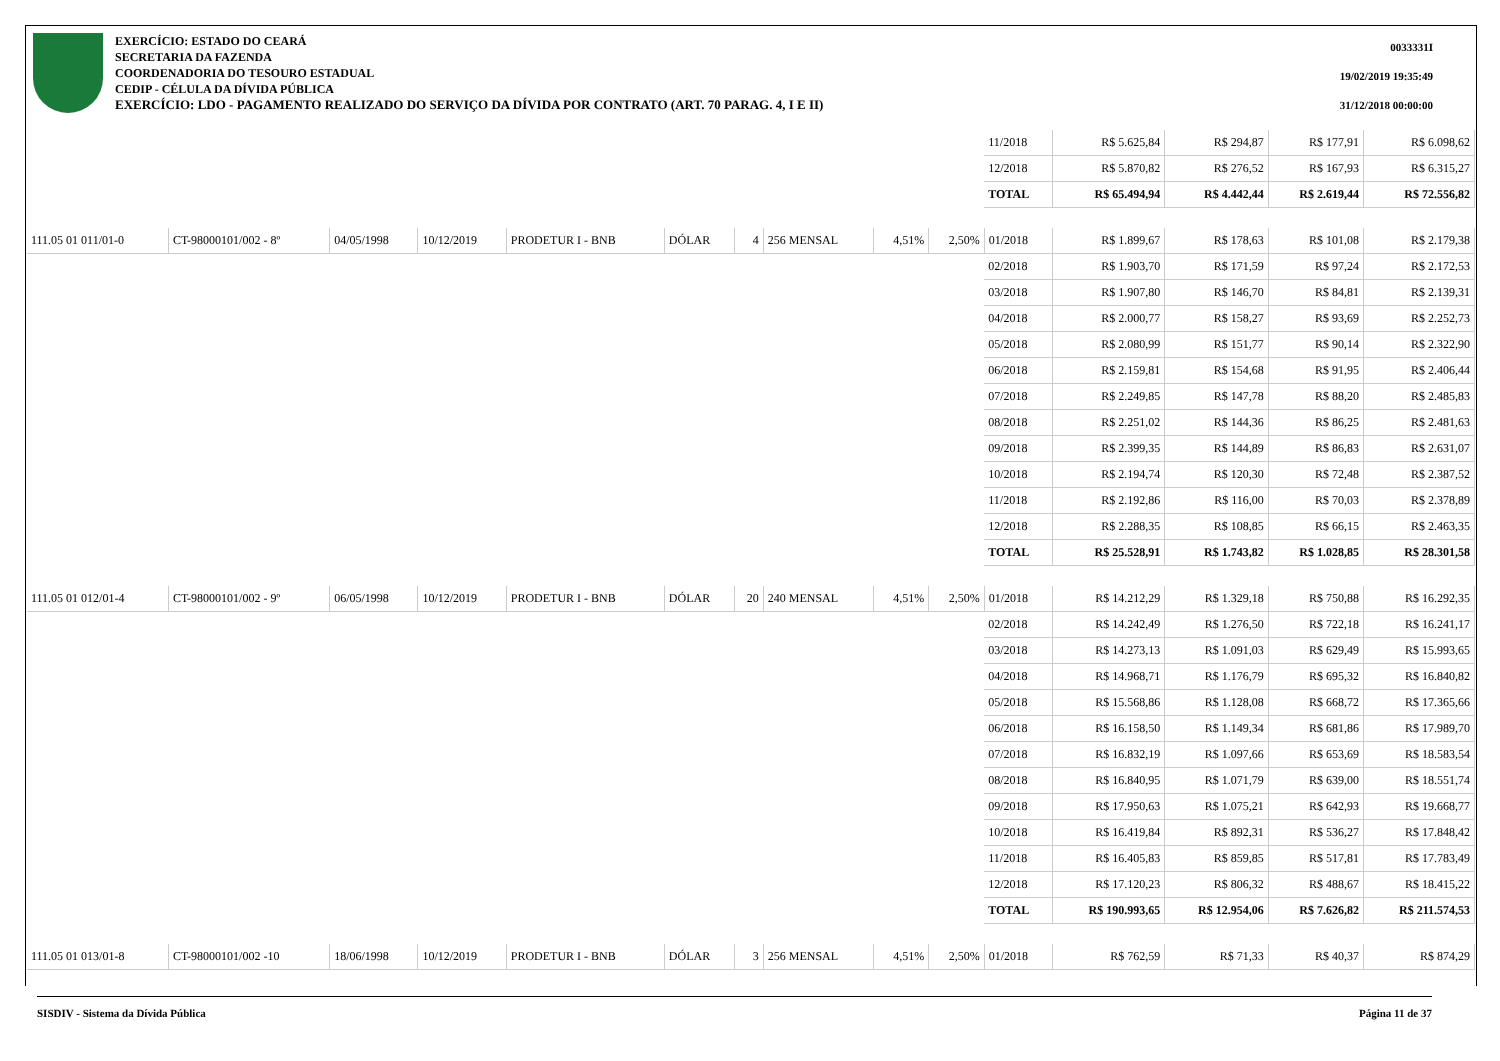EXERCÍCIO: ESTADO DO CEARÁ
SECRETARIA DA FAZENDA
COORDENADORIA DO TESOURO ESTADUAL
CEDIP - CÉLULA DA DÍVIDA PÚBLICA
EXERCÍCIO: LDO - PAGAMENTO REALIZADO DO SERVIÇO DA DÍVIDA POR CONTRATO (ART. 70 PARAG. 4, I E II)
0033331I
19/02/2019 19:35:49
31/12/2018 00:00:00
| | | | | | | | | | | 11/2018 | R$ 5.625,84 | R$ 294,87 | R$ 177,91 | R$ 6.098,62 |
| | | | | | | | | | | 12/2018 | R$ 5.870,82 | R$ 276,52 | R$ 167,93 | R$ 6.315,27 |
| | | | | | | | | | | TOTAL | R$ 65.494,94 | R$ 4.442,44 | R$ 2.619,44 | R$ 72.556,82 |
| 111.05 01 011/01-0 | CT-98000101/002 - 8º | 04/05/1998 | 10/12/2019 | PRODETUR I - BNB | DÓLAR | 4 | 256 MENSAL | 4,51% | 2,50% | 01/2018 | R$ 1.899,67 | R$ 178,63 | R$ 101,08 | R$ 2.179,38 |
| | | | | | | | | | | 02/2018 | R$ 1.903,70 | R$ 171,59 | R$ 97,24 | R$ 2.172,53 |
| | | | | | | | | | | 03/2018 | R$ 1.907,80 | R$ 146,70 | R$ 84,81 | R$ 2.139,31 |
| | | | | | | | | | | 04/2018 | R$ 2.000,77 | R$ 158,27 | R$ 93,69 | R$ 2.252,73 |
| | | | | | | | | | | 05/2018 | R$ 2.080,99 | R$ 151,77 | R$ 90,14 | R$ 2.322,90 |
| | | | | | | | | | | 06/2018 | R$ 2.159,81 | R$ 154,68 | R$ 91,95 | R$ 2.406,44 |
| | | | | | | | | | | 07/2018 | R$ 2.249,85 | R$ 147,78 | R$ 88,20 | R$ 2.485,83 |
| | | | | | | | | | | 08/2018 | R$ 2.251,02 | R$ 144,36 | R$ 86,25 | R$ 2.481,63 |
| | | | | | | | | | | 09/2018 | R$ 2.399,35 | R$ 144,89 | R$ 86,83 | R$ 2.631,07 |
| | | | | | | | | | | 10/2018 | R$ 2.194,74 | R$ 120,30 | R$ 72,48 | R$ 2.387,52 |
| | | | | | | | | | | 11/2018 | R$ 2.192,86 | R$ 116,00 | R$ 70,03 | R$ 2.378,89 |
| | | | | | | | | | | 12/2018 | R$ 2.288,35 | R$ 108,85 | R$ 66,15 | R$ 2.463,35 |
| | | | | | | | | | | TOTAL | R$ 25.528,91 | R$ 1.743,82 | R$ 1.028,85 | R$ 28.301,58 |
| 111.05 01 012/01-4 | CT-98000101/002 - 9º | 06/05/1998 | 10/12/2019 | PRODETUR I - BNB | DÓLAR | 20 | 240 MENSAL | 4,51% | 2,50% | 01/2018 | R$ 14.212,29 | R$ 1.329,18 | R$ 750,88 | R$ 16.292,35 |
| | | | | | | | | | | 02/2018 | R$ 14.242,49 | R$ 1.276,50 | R$ 722,18 | R$ 16.241,17 |
| | | | | | | | | | | 03/2018 | R$ 14.273,13 | R$ 1.091,03 | R$ 629,49 | R$ 15.993,65 |
| | | | | | | | | | | 04/2018 | R$ 14.968,71 | R$ 1.176,79 | R$ 695,32 | R$ 16.840,82 |
| | | | | | | | | | | 05/2018 | R$ 15.568,86 | R$ 1.128,08 | R$ 668,72 | R$ 17.365,66 |
| | | | | | | | | | | 06/2018 | R$ 16.158,50 | R$ 1.149,34 | R$ 681,86 | R$ 17.989,70 |
| | | | | | | | | | | 07/2018 | R$ 16.832,19 | R$ 1.097,66 | R$ 653,69 | R$ 18.583,54 |
| | | | | | | | | | | 08/2018 | R$ 16.840,95 | R$ 1.071,79 | R$ 639,00 | R$ 18.551,74 |
| | | | | | | | | | | 09/2018 | R$ 17.950,63 | R$ 1.075,21 | R$ 642,93 | R$ 19.668,77 |
| | | | | | | | | | | 10/2018 | R$ 16.419,84 | R$ 892,31 | R$ 536,27 | R$ 17.848,42 |
| | | | | | | | | | | 11/2018 | R$ 16.405,83 | R$ 859,85 | R$ 517,81 | R$ 17.783,49 |
| | | | | | | | | | | 12/2018 | R$ 17.120,23 | R$ 806,32 | R$ 488,67 | R$ 18.415,22 |
| | | | | | | | | | | TOTAL | R$ 190.993,65 | R$ 12.954,06 | R$ 7.626,82 | R$ 211.574,53 |
| 111.05 01 013/01-8 | CT-98000101/002 -10 | 18/06/1998 | 10/12/2019 | PRODETUR I - BNB | DÓLAR | 3 | 256 MENSAL | 4,51% | 2,50% | 01/2018 | R$ 762,59 | R$ 71,33 | R$ 40,37 | R$ 874,29 |
SISDIV - Sistema da Dívida Pública Página 11 de 37